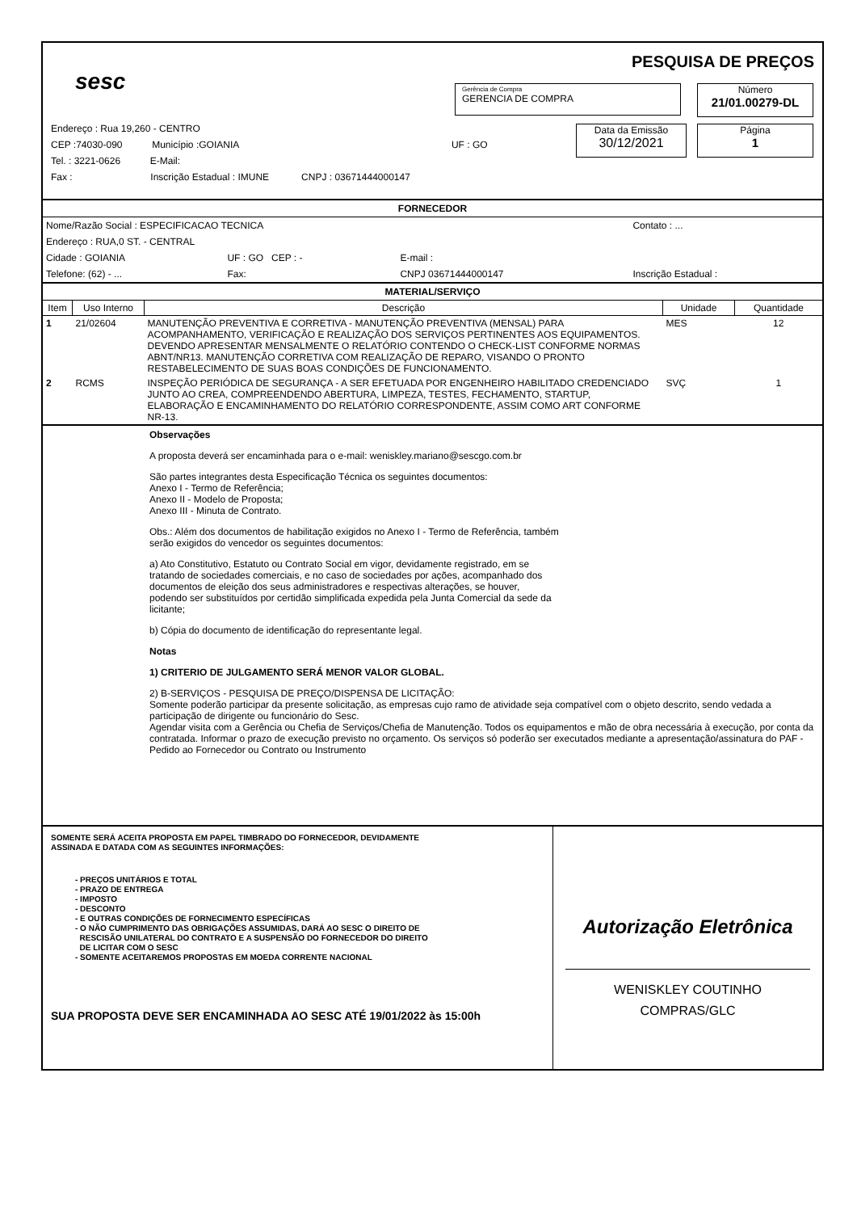sesc
PESQUISA DE PREÇOS
Gerência de Compra
GERENCIA DE COMPRA
Número
21/01.00279-DL
Data da Emissão
30/12/2021
Página
1
Endereço : Rua 19,260 - CENTRO
CEP :74030-090 Município :GOIANIA UF : GO
Tel. : 3221-0626 E-Mail:
Fax : Inscrição Estadual : IMUNE CNPJ : 03671444000147
FORNECEDOR
| Nome/Razão Social : ESPECIFICACAO TECNICA | | | Contato : ... |
| Endereço : RUA,0 ST. - CENTRAL | | | |
| Cidade : GOIANIA | UF : GO CEP : - | E-mail : | |
| Telefone: (62) - ... | Fax: | CNPJ 03671444000147 | Inscrição Estadual : |
MATERIAL/SERVIÇO
| Item | Uso Interno | Descrição | Unidade | Quantidade |
| --- | --- | --- | --- | --- |
| 1 | 21/02604 | MANUTENÇÃO PREVENTIVA E CORRETIVA - MANUTENÇÃO PREVENTIVA (MENSAL) PARA ACOMPANHAMENTO, VERIFICAÇÃO E REALIZAÇÃO DOS SERVIÇOS PERTINENTES AOS EQUIPAMENTOS. DEVENDO APRESENTAR MENSALMENTE O RELATÓRIO CONTENDO O CHECK-LIST CONFORME NORMAS ABNT/NR13. MANUTENÇÃO CORRETIVA COM REALIZAÇÃO DE REPARO, VISANDO O PRONTO RESTABELECIMENTO DE SUAS BOAS CONDIÇÕES DE FUNCIONAMENTO. | MES | 12 |
| 2 | RCMS | INSPEÇÃO PERIÓDICA DE SEGURANÇA - A SER EFETUADA POR ENGENHEIRO HABILITADO CREDENCIADO JUNTO AO CREA, COMPREENDENDO ABERTURA, LIMPEZA, TESTES, FECHAMENTO, STARTUP, ELABORAÇÃO E ENCAMINHAMENTO DO RELATÓRIO CORRESPONDENTE, ASSIM COMO ART CONFORME NR-13. | SVÇ | 1 |
Observações
A proposta deverá ser encaminhada para o e-mail: weniskley.mariano@sescgo.com.br
São partes integrantes desta Especificação Técnica os seguintes documentos:
Anexo I - Termo de Referência;
Anexo II - Modelo de Proposta;
Anexo III - Minuta de Contrato.
Obs.: Além dos documentos de habilitação exigidos no Anexo I - Termo de Referência, também
serão exigidos do vencedor os seguintes documentos:
a) Ato Constitutivo, Estatuto ou Contrato Social em vigor, devidamente registrado, em se
tratando de sociedades comerciais, e no caso de sociedades por ações, acompanhado dos
documentos de eleição dos seus administradores e respectivas alterações, se houver,
podendo ser substituídos por certidão simplificada expedida pela Junta Comercial da sede da
licitante;
b) Cópia do documento de identificação do representante legal.
Notas
1) CRITERIO DE JULGAMENTO SERÁ MENOR VALOR GLOBAL.
2) B-SERVIÇOS - PESQUISA DE PREÇO/DISPENSA DE LICITAÇÃO:
Somente poderão participar da presente solicitação, as empresas cujo ramo de atividade seja compatível com o objeto descrito, sendo vedada a participação de dirigente ou funcionário do Sesc.
Agendar visita com a Gerência ou Chefia de Serviços/Chefia de Manutenção. Todos os equipamentos e mão de obra necessária à execução, por conta da contratada. Informar o prazo de execução previsto no orçamento. Os serviços só poderão ser executados mediante a apresentação/assinatura do PAF - Pedido ao Fornecedor ou Contrato ou Instrumento
SOMENTE SERÁ ACEITA PROPOSTA EM PAPEL TIMBRADO DO FORNECEDOR, DEVIDAMENTE
ASSINADA E DATADA COM AS SEGUINTES INFORMAÇÕES:
- PREÇOS UNITÁRIOS E TOTAL
- PRAZO DE ENTREGA
- IMPOSTO
- DESCONTO
- E OUTRAS CONDIÇÕES DE FORNECIMENTO ESPECÍFICAS
- O NÃO CUMPRIMENTO DAS OBRIGAÇÕES ASSUMIDAS, DARÁ AO SESC O DIREITO DE
RESCISÃO UNILATERAL DO CONTRATO E A SUSPENSÃO DO FORNECEDOR DO DIREITO
DE LICITAR COM O SESC
- SOMENTE ACEITAREMOS PROPOSTAS EM MOEDA CORRENTE NACIONAL
SUA PROPOSTA DEVE SER ENCAMINHADA AO SESC ATÉ 19/01/2022 às 15:00h
Autorização Eletrônica
WENISKLEY COUTINHO
COMPRAS/GLC